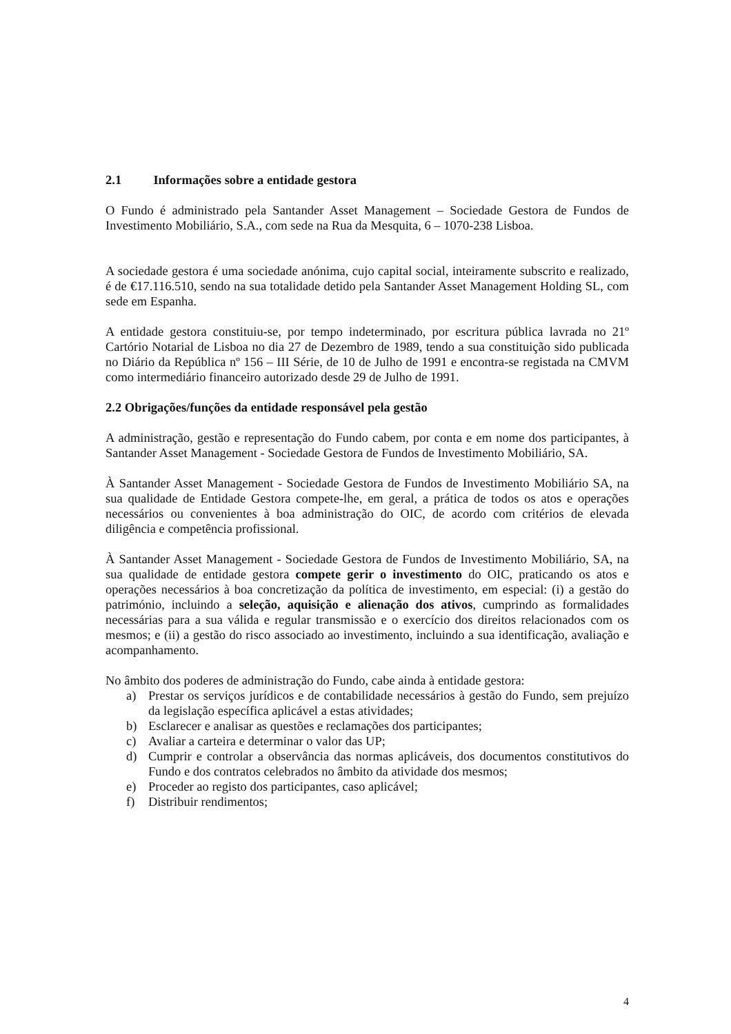2.1 Informações sobre a entidade gestora
O Fundo é administrado pela Santander Asset Management – Sociedade Gestora de Fundos de Investimento Mobiliário, S.A., com sede na Rua da Mesquita, 6 – 1070-238 Lisboa.
A sociedade gestora é uma sociedade anónima, cujo capital social, inteiramente subscrito e realizado, é de €17.116.510, sendo na sua totalidade detido pela Santander Asset Management Holding SL, com sede em Espanha.
A entidade gestora constituiu-se, por tempo indeterminado, por escritura pública lavrada no 21º Cartório Notarial de Lisboa no dia 27 de Dezembro de 1989, tendo a sua constituição sido publicada no Diário da República nº 156 – III Série, de 10 de Julho de 1991 e encontra-se registada na CMVM como intermediário financeiro autorizado desde 29 de Julho de 1991.
2.2 Obrigações/funções da entidade responsável pela gestão
A administração, gestão e representação do Fundo cabem, por conta e em nome dos participantes, à Santander Asset Management - Sociedade Gestora de Fundos de Investimento Mobiliário, SA.
À Santander Asset Management - Sociedade Gestora de Fundos de Investimento Mobiliário SA, na sua qualidade de Entidade Gestora compete-lhe, em geral, a prática de todos os atos e operações necessários ou convenientes à boa administração do OIC, de acordo com critérios de elevada diligência e competência profissional.
À Santander Asset Management - Sociedade Gestora de Fundos de Investimento Mobiliário, SA, na sua qualidade de entidade gestora compete gerir o investimento do OIC, praticando os atos e operações necessários à boa concretização da política de investimento, em especial: (i) a gestão do património, incluindo a seleção, aquisição e alienação dos ativos, cumprindo as formalidades necessárias para a sua válida e regular transmissão e o exercício dos direitos relacionados com os mesmos; e (ii) a gestão do risco associado ao investimento, incluindo a sua identificação, avaliação e acompanhamento.
No âmbito dos poderes de administração do Fundo, cabe ainda à entidade gestora:
a) Prestar os serviços jurídicos e de contabilidade necessários à gestão do Fundo, sem prejuízo da legislação específica aplicável a estas atividades;
b) Esclarecer e analisar as questões e reclamações dos participantes;
c) Avaliar a carteira e determinar o valor das UP;
d) Cumprir e controlar a observância das normas aplicáveis, dos documentos constitutivos do Fundo e dos contratos celebrados no âmbito da atividade dos mesmos;
e) Proceder ao registo dos participantes, caso aplicável;
f) Distribuir rendimentos;
4